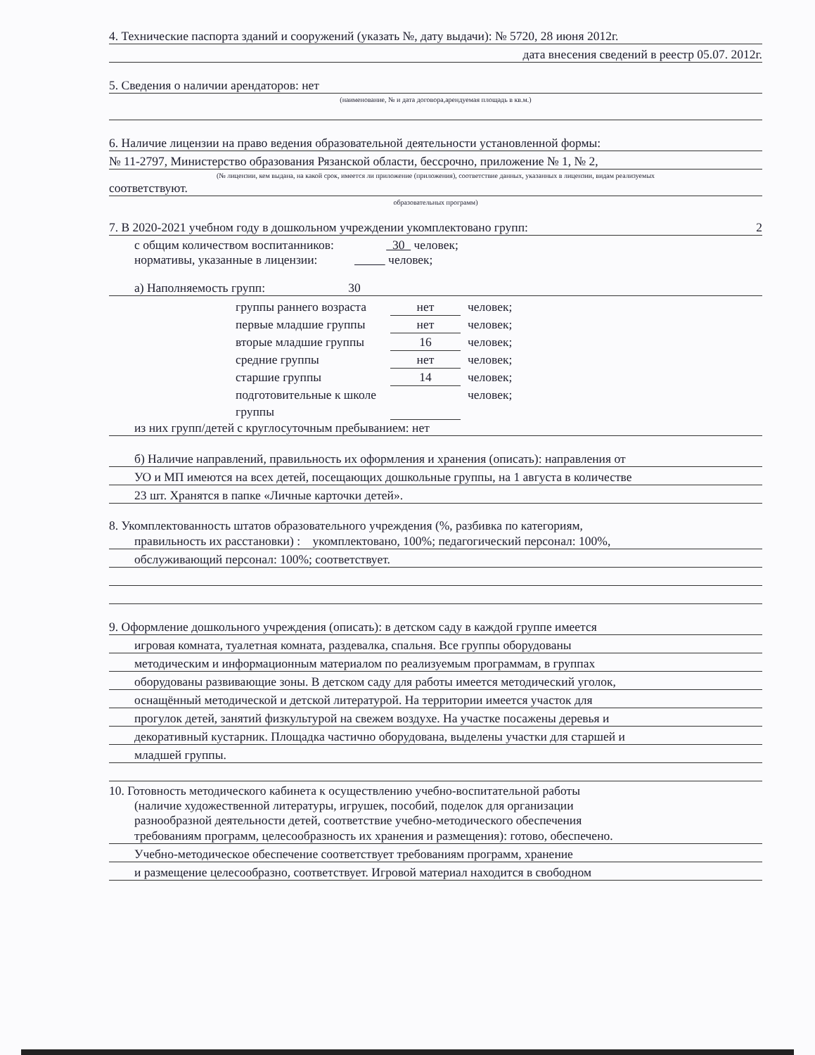4. Технические паспорта зданий и сооружений (указать №, дату выдачи): № 5720, 28 июня 2012г.
дата внесения сведений в реестр 05.07. 2012г.
5. Сведения о наличии арендаторов: нет
(наименование, № и дата договора,арендуемая площадь в кв.м.)
6. Наличие лицензии на право ведения образовательной деятельности установленной формы:
№ 11-2797, Министерство образования Рязанской области, бессрочно, приложение № 1, № 2,
(№ лицензии, кем выдана, на какой срок, имеется ли приложение (приложения), соответствие данных, указанных в лицензии, видам реализуемых
соответствуют.
образовательных программ)
7. В 2020-2021 учебном году в дошкольном учреждении укомплектовано групп: 2
с общим количеством воспитанников: 30 человек;
нормативы, указанные в лицензии: человек;
а) Наполняемость групп: 30
группы раннего возраста нет человек;
первые младшие группы нет человек;
вторые младшие группы 16 человек;
средние группы нет человек;
старшие группы 14 человек;
подготовительные к школе группы человек;
из них групп/детей с круглосуточным пребыванием: нет
б) Наличие направлений, правильность их оформления и хранения (описать): направления от
УО и МП имеются на всех детей, посещающих дошкольные группы, на 1 августа в количестве
23 шт. Хранятся в папке «Личные карточки детей».
8. Укомплектованность штатов образовательного учреждения (%, разбивка по категориям,
правильность их расстановки) : укомплектовано, 100%; педагогический персонал: 100%,
обслуживающий персонал: 100%; соответствует.
9. Оформление дошкольного учреждения (описать): в детском саду в каждой группе имеется
игровая комната, туалетная комната, раздевалка, спальня. Все группы оборудованы
методическим и информационным материалом по реализуемым программам, в группах
оборудованы развивающие зоны. В детском саду для работы имеется методический уголок,
оснащённый методической и детской литературой. На территории имеется участок для
прогулок детей, занятий физкультурой на свежем воздухе. На участке посажены деревья и
декоративный кустарник. Площадка частично оборудована, выделены участки для старшей и
младшей группы.
10. Готовность методического кабинета к осуществлению учебно-воспитательной работы
(наличие художественной литературы, игрушек, пособий, поделок для организации
разнообразной деятельности детей, соответствие учебно-методического обеспечения
требованиям программ, целесообразность их хранения и размещения): готово, обеспечено.
Учебно-методическое обеспечение соответствует требованиям программ, хранение
и размещение целесообразно, соответствует. Игровой материал находится в свободном